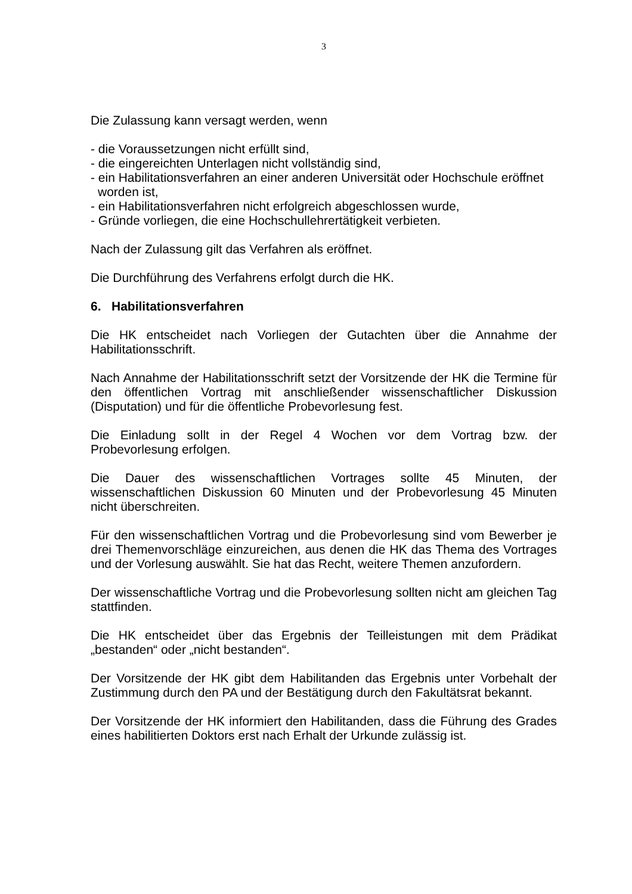3
Die Zulassung kann versagt werden, wenn
- die Voraussetzungen nicht erfüllt sind,
- die eingereichten Unterlagen nicht vollständig sind,
- ein Habilitationsverfahren an einer anderen Universität oder Hochschule eröffnet
worden ist,
- ein Habilitationsverfahren nicht erfolgreich abgeschlossen wurde,
- Gründe vorliegen, die eine Hochschullehrertätigkeit verbieten.
Nach der Zulassung gilt das Verfahren als eröffnet.
Die Durchführung des Verfahrens erfolgt durch die HK.
6. Habilitationsverfahren
Die HK entscheidet nach Vorliegen der Gutachten über die Annahme der Habilitationsschrift.
Nach Annahme der Habilitationsschrift setzt der Vorsitzende der HK die Termine für den öffentlichen Vortrag mit anschließender wissenschaftlicher Diskussion (Disputation) und für die öffentliche Probevorlesung fest.
Die Einladung sollt in der Regel 4 Wochen vor dem Vortrag bzw. der Probevorlesung erfolgen.
Die Dauer des wissenschaftlichen Vortrages sollte 45 Minuten, der wissenschaftlichen Diskussion 60 Minuten und der Probevorlesung 45 Minuten nicht überschreiten.
Für den wissenschaftlichen Vortrag und die Probevorlesung sind vom Bewerber je drei Themenvorschläge einzureichen, aus denen die HK das Thema des Vortrages und der Vorlesung auswählt. Sie hat das Recht, weitere Themen anzufordern.
Der wissenschaftliche Vortrag und die Probevorlesung sollten nicht am gleichen Tag stattfinden.
Die HK entscheidet über das Ergebnis der Teilleistungen mit dem Prädikat „bestanden“ oder „nicht bestanden“.
Der Vorsitzende der HK gibt dem Habilitanden das Ergebnis unter Vorbehalt der Zustimmung durch den PA und der Bestätigung durch den Fakultätsrat bekannt.
Der Vorsitzende der HK informiert den Habilitanden, dass die Führung des Grades eines habilitierten Doktors erst nach Erhalt der Urkunde zulässig ist.